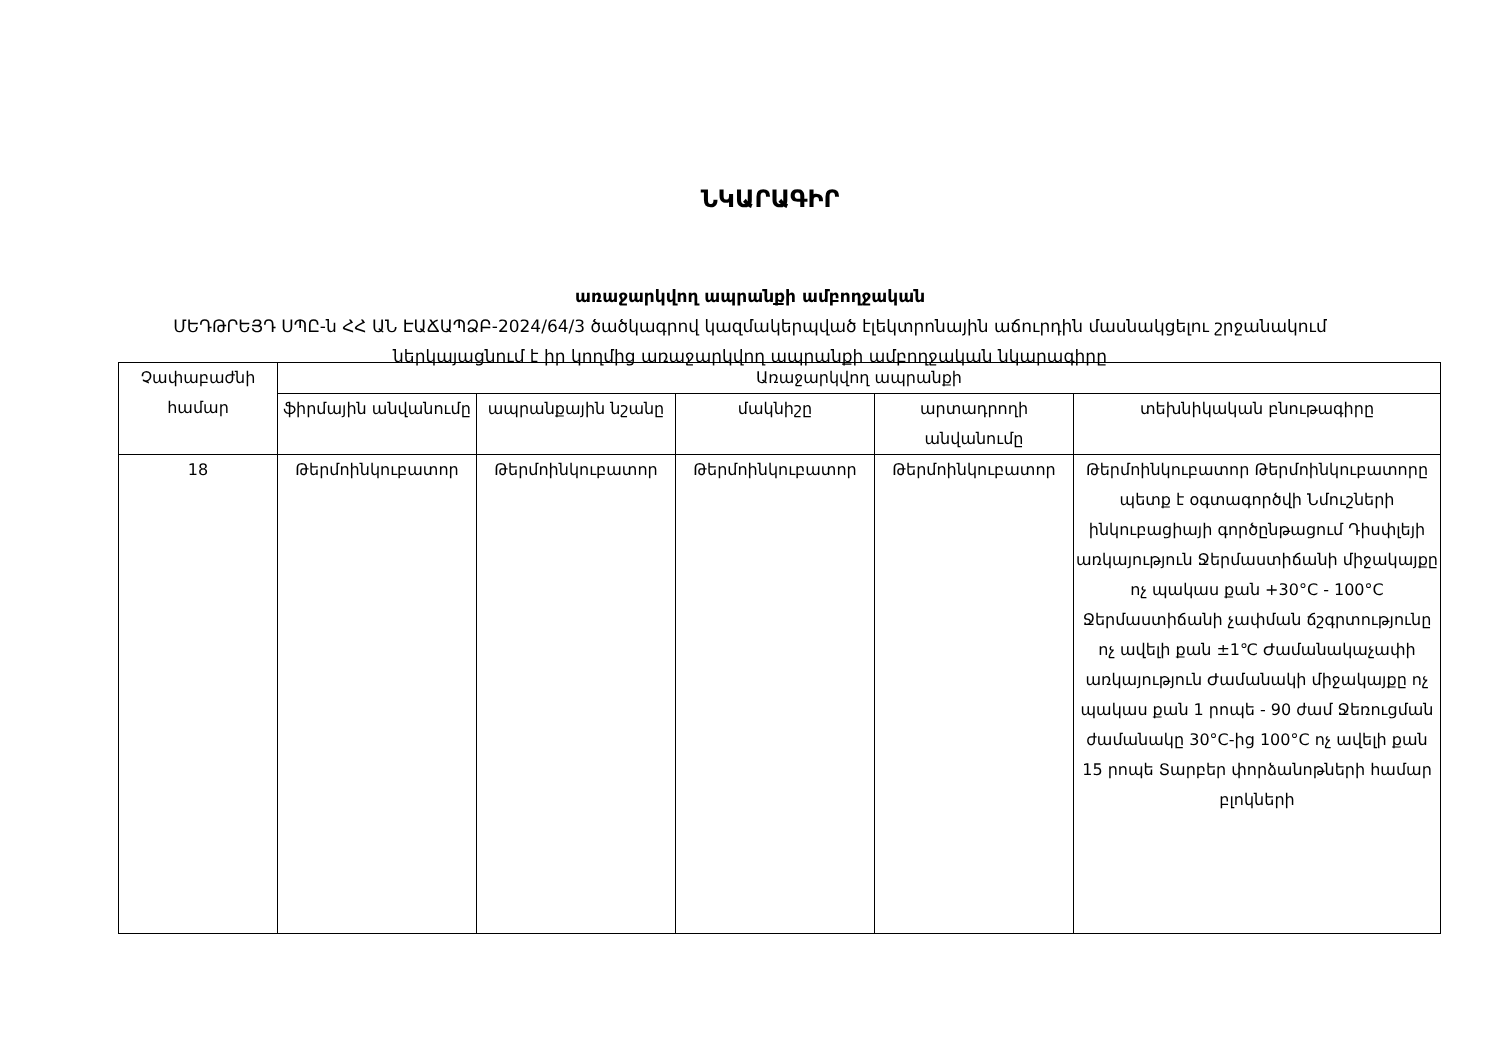ՆԿԱՐԱԳԻՐ
առաջարկվող ապրանքի ամբողջական
ՄԵԴԹՐԵՅԴ ՍՊԸ-ն ՀՀ ԱՆ ԷԱՃԱՊՁԲ-2024/64/3 ծածկագրով կազմակերպված էլեկտրոնային աճուրդին մասնակցելու շրջանակում
ներկայացնում է իր կողմից առաջարկվող ապրանքի ամբողջական նկարագիրը
| Չափաբաժնի համար | Առաջարկվող ապրանքի | | | | |
| --- | --- | --- | --- | --- | --- |
| | ֆիրմային անվանումը | ապրանքային նշանը | մակնիշը | արտադրողի անվանումը | տեխնիկական բնութագիրը |
| 18 | Թերմոինկուբատոր | Թերմոինկուբատոր | Թերմոինկուբատոր | Թերմոինկուբատոր | Թերմոինկուբատոր Թերմոինկուբատորը պետք է օգտագործվի Նմուշների ինկուբացիայի գործընթացում Դիսփլեյի առկայություն Ջերմաստիճանի միջակայքը ոչ պակաս քան +30°C - 100°C Ջերմաստիճանի չափման ճշգրտությունը ոչ ավելի քան ±1℃ Ժամանակաչափի առկայություն Ժամանակի միջակայքը ոչ պակաս քան 1 րոպե - 90 ժամ Ջեռուցման ժամանակը 30°C-ից 100°C ոչ ավելի քան 15 րոպե Տարբեր փորձանոթների համար բլոկների |